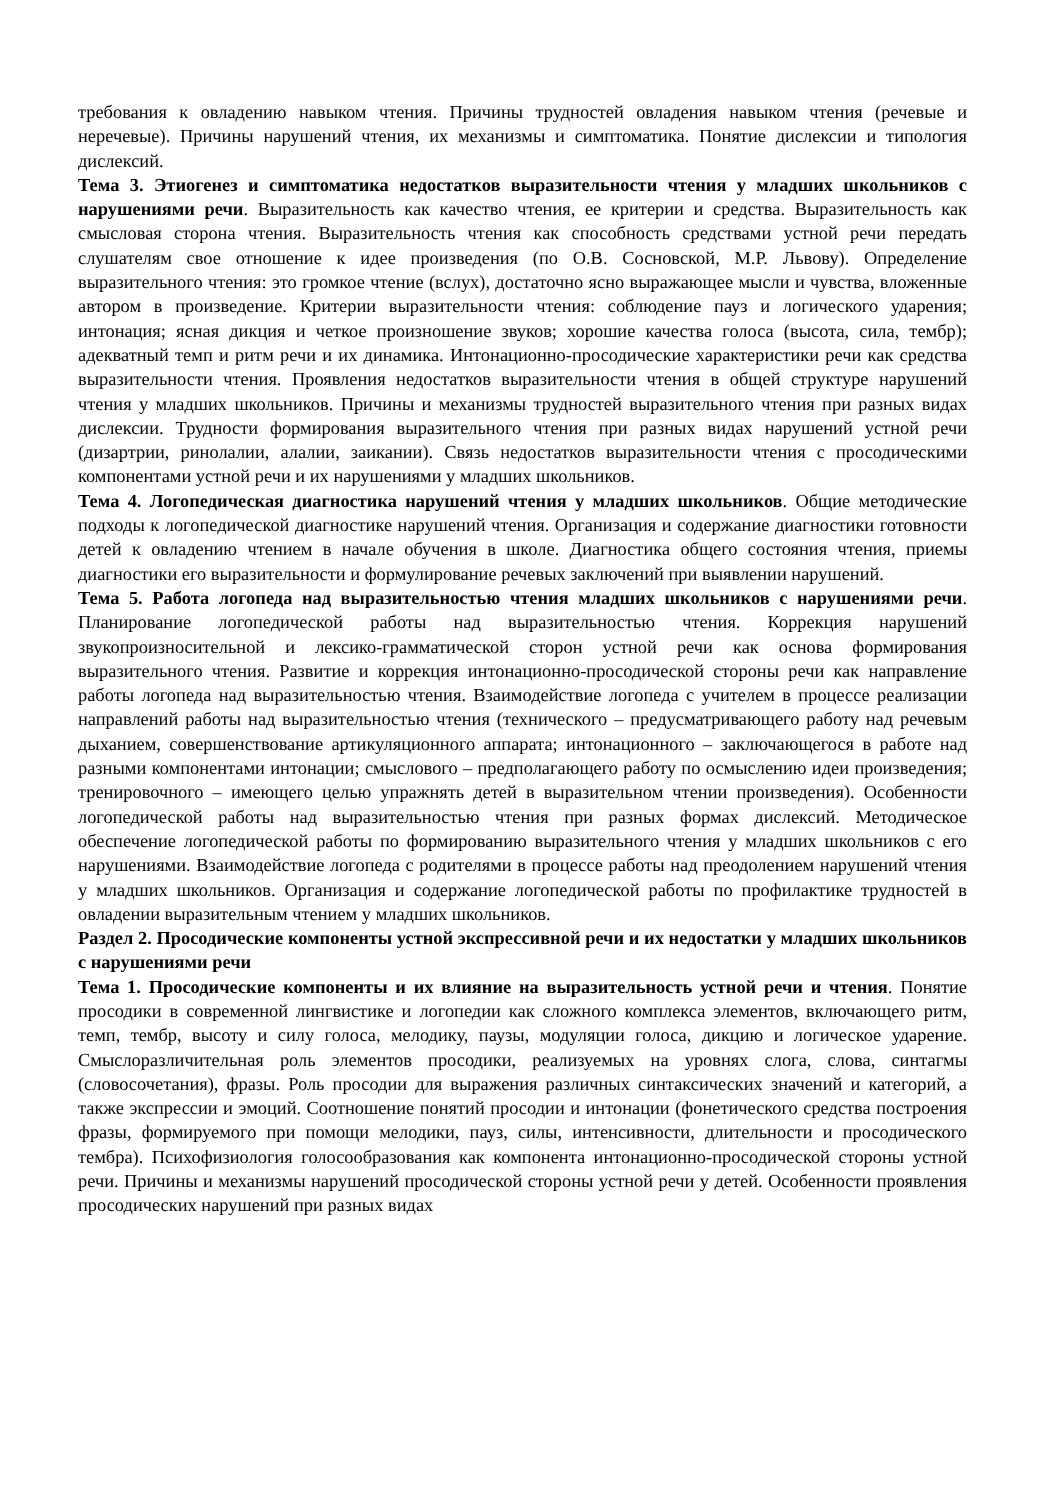требования к овладению навыком чтения. Причины трудностей овладения навыком чтения (речевые и неречевые). Причины нарушений чтения, их механизмы и симптоматика. Понятие дислексии и типология дислексий.
Тема 3. Этиогенез и симптоматика недостатков выразительности чтения у младших школьников с нарушениями речи. Выразительность как качество чтения, ее критерии и средства. Выразительность как смысловая сторона чтения. Выразительность чтения как способность средствами устной речи передать слушателям свое отношение к идее произведения (по О.В. Сосновской, М.Р. Львову). Определение выразительного чтения: это громкое чтение (вслух), достаточно ясно выражающее мысли и чувства, вложенные автором в произведение. Критерии выразительности чтения: соблюдение пауз и логического ударения; интонация; ясная дикция и четкое произношение звуков; хорошие качества голоса (высота, сила, тембр); адекватный темп и ритм речи и их динамика. Интонационно-просодические характеристики речи как средства выразительности чтения. Проявления недостатков выразительности чтения в общей структуре нарушений чтения у младших школьников. Причины и механизмы трудностей выразительного чтения при разных видах дислексии. Трудности формирования выразительного чтения при разных видах нарушений устной речи (дизартрии, ринолалии, алалии, заикании). Связь недостатков выразительности чтения с просодическими компонентами устной речи и их нарушениями у младших школьников.
Тема 4. Логопедическая диагностика нарушений чтения у младших школьников. Общие методические подходы к логопедической диагностике нарушений чтения. Организация и содержание диагностики готовности детей к овладению чтением в начале обучения в школе. Диагностика общего состояния чтения, приемы диагностики его выразительности и формулирование речевых заключений при выявлении нарушений.
Тема 5. Работа логопеда над выразительностью чтения младших школьников с нарушениями речи. Планирование логопедической работы над выразительностью чтения. Коррекция нарушений звукопроизносительной и лексико-грамматической сторон устной речи как основа формирования выразительного чтения. Развитие и коррекция интонационно-просодической стороны речи как направление работы логопеда над выразительностью чтения. Взаимодействие логопеда с учителем в процессе реализации направлений работы над выразительностью чтения (технического – предусматривающего работу над речевым дыханием, совершенствование артикуляционного аппарата; интонационного – заключающегося в работе над разными компонентами интонации; смыслового – предполагающего работу по осмыслению идеи произведения; тренировочного – имеющего целью упражнять детей в выразительном чтении произведения). Особенности логопедической работы над выразительностью чтения при разных формах дислексий. Методическое обеспечение логопедической работы по формированию выразительного чтения у младших школьников с его нарушениями. Взаимодействие логопеда с родителями в процессе работы над преодолением нарушений чтения у младших школьников. Организация и содержание логопедической работы по профилактике трудностей в овладении выразительным чтением у младших школьников.
Раздел 2. Просодические компоненты устной экспрессивной речи и их недостатки у младших школьников с нарушениями речи
Тема 1. Просодические компоненты и их влияние на выразительность устной речи и чтения. Понятие просодики в современной лингвистике и логопедии как сложного комплекса элементов, включающего ритм, темп, тембр, высоту и силу голоса, мелодику, паузы, модуляции голоса, дикцию и логическое ударение. Смыслоразличительная роль элементов просодики, реализуемых на уровнях слога, слова, синтагмы (словосочетания), фразы. Роль просодии для выражения различных синтаксических значений и категорий, а также экспрессии и эмоций. Соотношение понятий просодии и интонации (фонетического средства построения фразы, формируемого при помощи мелодики, пауз, силы, интенсивности, длительности и просодического тембра). Психофизиология голосообразования как компонента интонационно-просодической стороны устной речи. Причины и механизмы нарушений просодической стороны устной речи у детей. Особенности проявления просодических нарушений при разных видах